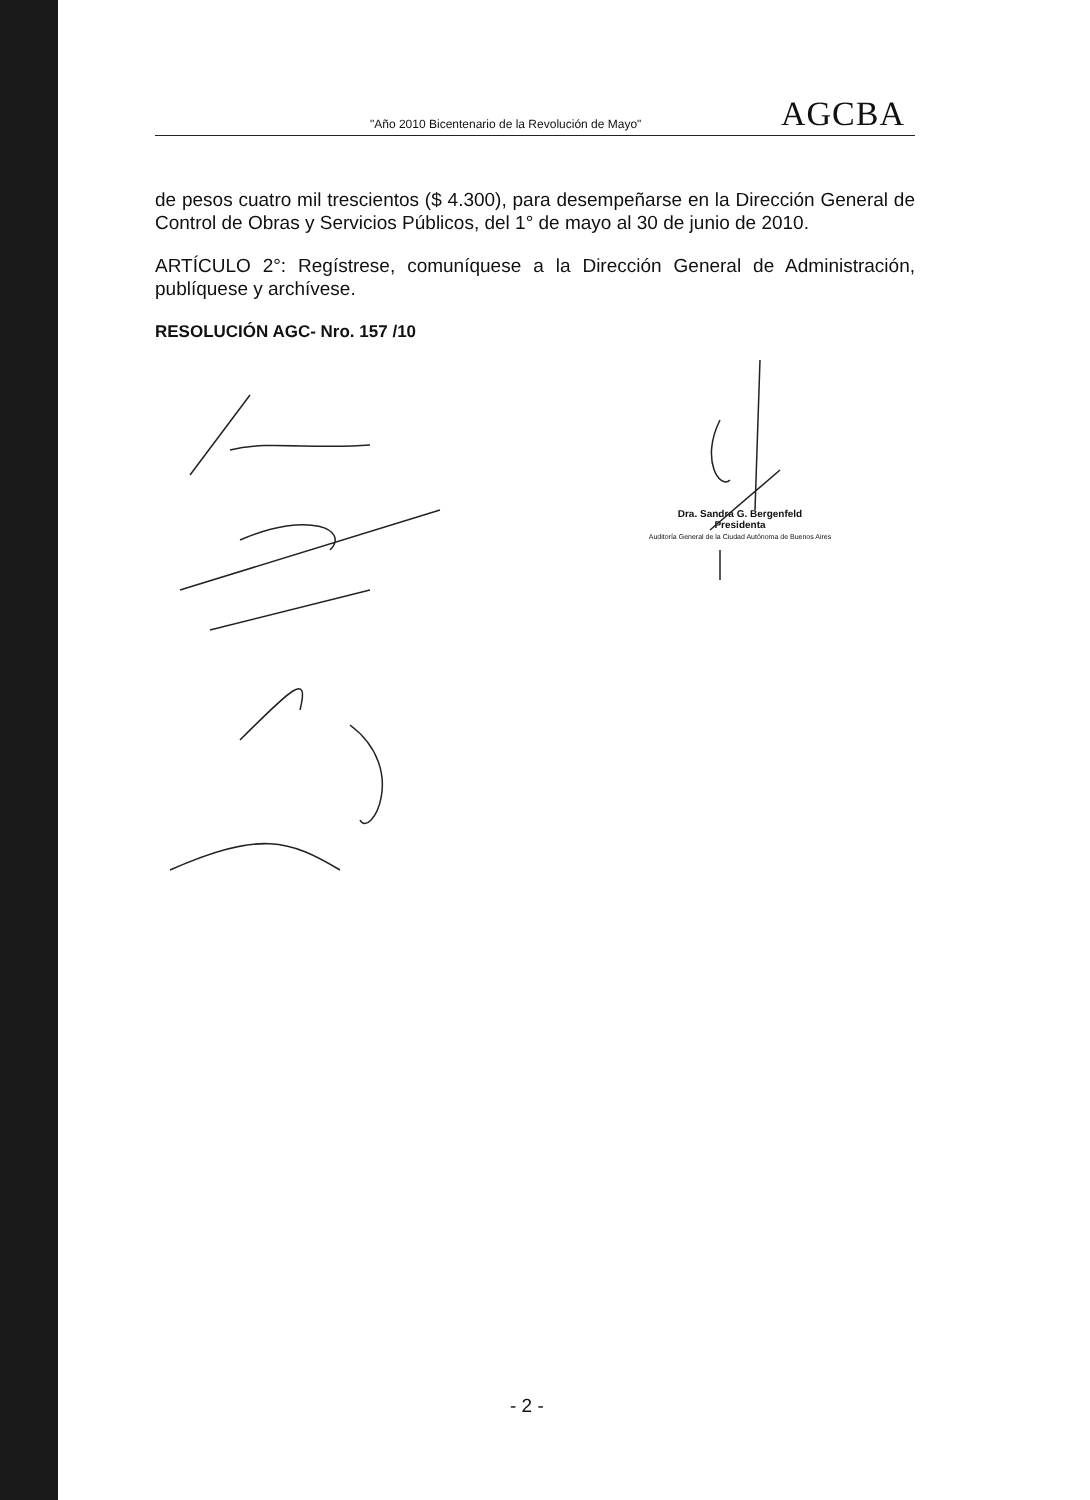"Año 2010 Bicentenario de la Revolución de Mayo" AGCBA
de pesos cuatro mil trescientos ($ 4.300), para desempeñarse en la Dirección General de Control de Obras y Servicios Públicos, del 1° de mayo al 30 de junio de 2010.
ARTÍCULO 2°: Regístrese, comuníquese a la Dirección General de Administración, publíquese y archívese.
RESOLUCIÓN AGC- Nro. 157 /10
Dra. Sandra G. Bergenfeld
Presidenta
Auditoría General de la Ciudad Autónoma de Buenos Aires
- 2 -